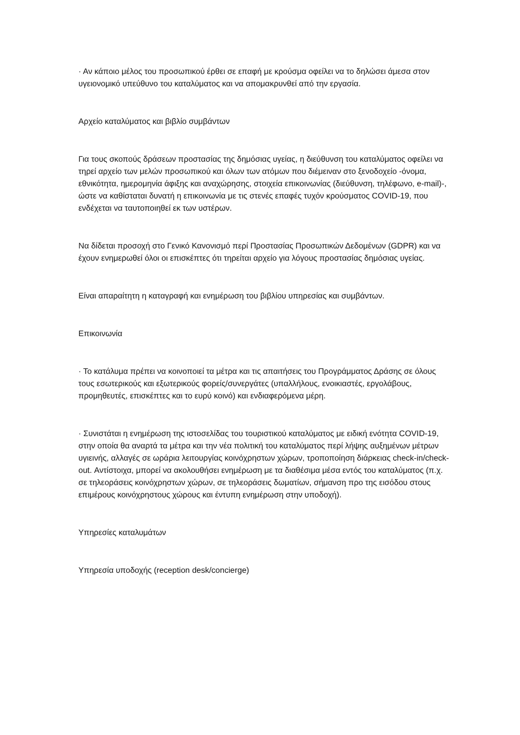· Αν κάποιο μέλος του προσωπικού έρθει σε επαφή με κρούσμα οφείλει να το δηλώσει άμεσα στον υγειονομικό υπεύθυνο του καταλύματος και να απομακρυνθεί από την εργασία.
Αρχείο καταλύματος και βιβλίο συμβάντων
Για τους σκοπούς δράσεων προστασίας της δημόσιας υγείας, η διεύθυνση του καταλύματος οφείλει να τηρεί αρχείο των μελών προσωπικού και όλων των ατόμων που διέμειναν στο ξενοδοχείο -όνομα, εθνικότητα, ημερομηνία άφιξης και αναχώρησης, στοιχεία επικοινωνίας (διεύθυνση, τηλέφωνο, e-mail)-, ώστε να καθίσταται δυνατή η επικοινωνία με τις στενές επαφές τυχόν κρούσματος COVID-19, που ενδέχεται να ταυτοποιηθεί εκ των υστέρων.
Να δίδεται προσοχή στο Γενικό Κανονισμό περί Προστασίας Προσωπικών Δεδομένων (GDPR) και να έχουν ενημερωθεί όλοι οι επισκέπτες ότι τηρείται αρχείο για λόγους προστασίας δημόσιας υγείας.
Είναι απαραίτητη η καταγραφή και ενημέρωση του βιβλίου υπηρεσίας και συμβάντων.
Επικοινωνία
· Το κατάλυμα πρέπει να κοινοποιεί τα μέτρα και τις απαιτήσεις του Προγράμματος Δράσης σε όλους τους εσωτερικούς και εξωτερικούς φορείς/συνεργάτες (υπαλλήλους, ενοικιαστές, εργολάβους, προμηθευτές, επισκέπτες και το ευρύ κοινό) και ενδιαφερόμενα μέρη.
· Συνιστάται η ενημέρωση της ιστοσελίδας του τουριστικού καταλύματος με ειδική ενότητα COVID-19, στην οποία θα αναρτά τα μέτρα και την νέα πολιτική του καταλύματος περί λήψης αυξημένων μέτρων υγιεινής, αλλαγές σε ωράρια λειτουργίας κοινόχρηστων χώρων, τροποποίηση διάρκειας check-in/check-out. Αντίστοιχα, μπορεί να ακολουθήσει ενημέρωση με τα διαθέσιμα μέσα εντός του καταλύματος (π.χ. σε τηλεοράσεις κοινόχρηστων χώρων, σε τηλεοράσεις δωματίων, σήμανση προ της εισόδου στους επιμέρους κοινόχρηστους χώρους και έντυπη ενημέρωση στην υποδοχή).
Υπηρεσίες καταλυμάτων
Υπηρεσία υποδοχής (reception desk/concierge)